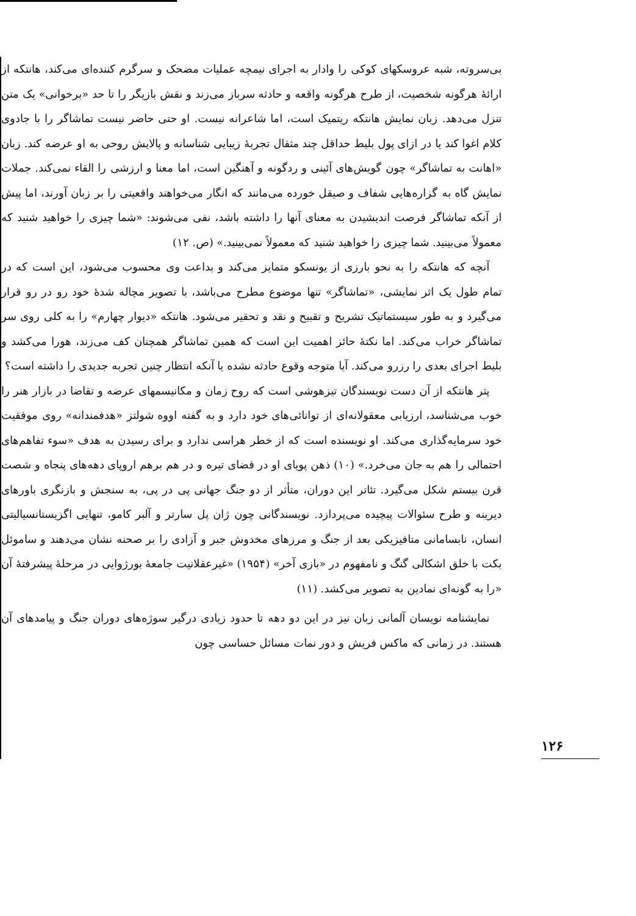بی‌سروته، شبه عروسکهای کوکی را وادار به اجرای نیمچه عملیات مضحک و سرگرم کننده‌ای می‌کند، هانتکه از ارائهٔ هرگونه شخصیت، از طرح هرگونه واقعه و حادثه سرباز می‌زند و نقش بازیگر را تا حد «برخوانی» یک متن تنزل می‌دهد. زبان نمایش هانتکه ریتمیک است، اما شاعرانه نیست. او حتی حاضر نیست تماشاگر را با جادوی کلام اغوا کند یا در ازای پول بلیط حداقل چند مثقال تجربهٔ زیبایی شناسانه و پالایش روحی به او عرضه کند. زبان «اهانت به تماشاگر» چون گویش‌های آئینی و ردگونه و آهنگین است، اما معنا و ارزشی را القاء نمی‌کند. جملات نمایش گاه به گزاره‌هایی شفاف و صیقل خورده می‌مانند که انگار می‌خواهند واقعیتی را بر زبان آورند، اما پیش از آنکه تماشاگر فرصت اندیشیدن به معنای آنها را داشته باشد، نفی می‌شوند: «شما چیزی را خواهید شنید که معمولاً می‌بینید. شما چیزی را خواهید شنید که معمولاً نمی‌بینید.» (ص. ۱۲)
آنچه که هانتکه را به نحو بارزی از یونسکو متمایز می‌کند و بداعت وی محسوب می‌شود، این است که در تمام طول یک اثر نمایشی، «تماشاگر» تنها موضوع مطرح می‌باشد، با تصویر مچاله شدهٔ خود رو در رو قرار می‌گیرد و به طور سیستماتیک تشریح و تقبیح و نقد و تحقیر می‌شود. هانتکه «دیوار چهارم» را به کلی روی سر تماشاگر خراب می‌کند. اما نکتهٔ حائز اهمیت این است که همین تماشاگر همچنان کف می‌زند، هورا می‌کشد و بلیط اجرای بعدی را رزرو می‌کند. آیا متوجه وقوع حادثه نشده یا آنکه انتظار چنین تجربه جدیدی را داشته است؟
پتر هانتکه از آن دست نویسندگان تیزهوشی است که روح زمان و مکانیسمهای عرضه و تقاضا در بازار هنر را خوب می‌شناسد، ارزیابی معقولانه‌ای از توانائی‌های خود دارد و به گفته اووه شولتز «هدفمندانه» روی موفقیت خود سرمایه‌گذاری می‌کند. او نویسنده است که از خطر هراسی ندارد و برای رسیدن به هدف «سوء تفاهم‌های احتمالی را هم به جان می‌خرد.» (۱۰) ذهن پویای او در فضای تیره و در هم برهم اروپای دهه‌های پنجاه و شصت قرن بیستم شکل می‌گیرد. تئاتر این دوران، متأثر از دو جنگ جهانی پی در پی، به سنجش و بازنگری باورهای دیرینه و طرح سئوالات پیچیده می‌پردازد. نویسندگانی چون ژان پل سارتر و آلبر کامو، تنهایی اگزیستانسیالیتی انسان، نابسامانی متافیزیکی بعد از جنگ و مرزهای مخدوش جبر و آزادی را بر صحنه نشان می‌دهند و ساموئل بکت با خلق اشکالی گنگ و نامفهوم در «بازی آخر» (۱۹۵۴) «غیرعقلانیت جامعهٔ بورژوایی در مرحلهٔ پیشرفتهٔ آن «را به گونه‌ای نمادین به تصویر می‌کشد. (۱۱)
نمایشنامه نویسان آلمانی زبان نیز در این دو دهه تا حدود زیادی درگیر سوژه‌های دوران جنگ و پیامدهای آن هستند. در زمانی که ماکس فریش و دور نمات مسائل حساسی چون
۱۲۶